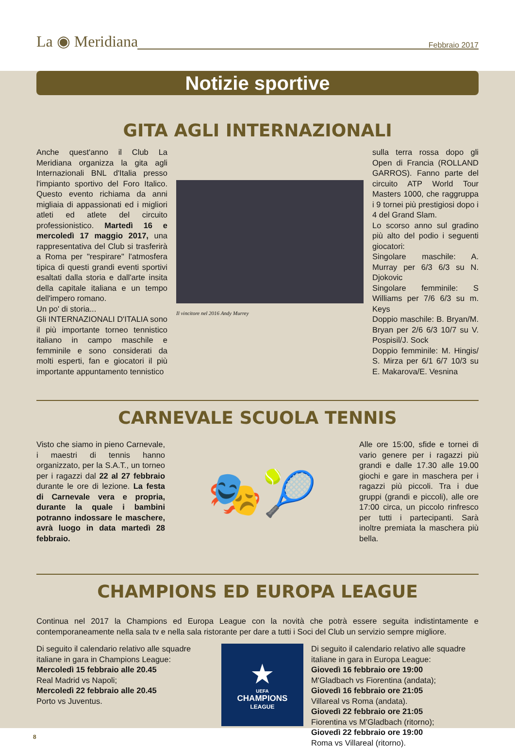La ◉ Meridiana Febbraio 2017
Notizie sportive
GITA AGLI INTERNAZIONALI
Anche quest'anno il Club La Meridiana organizza la gita agli Internazionali BNL d'Italia presso l'impianto sportivo del Foro Italico. Questo evento richiama da anni migliaia di appassionati ed i migliori atleti ed atlete del circuito professionistico. Martedì 16 e mercoledì 17 maggio 2017, una rappresentativa del Club si trasferirà a Roma per "respirare" l'atmosfera tipica di questi grandi eventi sportivi esaltati dalla storia e dall'arte insita della capitale italiana e un tempo dell'impero romano.
Un po' di storia...
Gli INTERNAZIONALI D'ITALIA sono il più importante torneo tennistico italiano in campo maschile e femminile e sono considerati da molti esperti, fan e giocatori il più importante appuntamento tennistico
Il vincitore nel 2016 Andy Murrey
sulla terra rossa dopo gli Open di Francia (ROLLAND GARROS). Fanno parte del circuito ATP World Tour Masters 1000, che raggruppa i 9 tornei più prestigiosi dopo i 4 del Grand Slam.
Lo scorso anno sul gradino più alto del podio i seguenti giocatori:
Singolare maschile: A. Murray per 6/3 6/3 su N. Djokovic
Singolare femminile: S Williams per 7/6 6/3 su m. Keys
Doppio maschile: B. Bryan/M. Bryan per 2/6 6/3 10/7 su V. Pospisil/J. Sock
Doppio femminile: M. Hingis/ S. Mirza per 6/1 6/7 10/3 su E. Makarova/E. Vesnina
CARNEVALE SCUOLA TENNIS
Visto che siamo in pieno Carnevale, i maestri di tennis hanno organizzato, per la S.A.T., un torneo per i ragazzi dal 22 al 27 febbraio durante le ore di lezione. La festa di Carnevale vera e propria, durante la quale i bambini potranno indossare le maschere, avrà luogo in data martedì 28 febbraio.
🎭🎾
Alle ore 15:00, sfide e tornei di vario genere per i ragazzi più grandi e dalle 17.30 alle 19.00 giochi e gare in maschera per i ragazzi più piccoli. Tra i due gruppi (grandi e piccoli), alle ore 17:00 circa, un piccolo rinfresco per tutti i partecipanti. Sarà inoltre premiata la maschera più bella.
CHAMPIONS ED EUROPA LEAGUE
Continua nel 2017 la Champions ed Europa League con la novità che potrà essere seguita indistintamente e contemporaneamente nella sala tv e nella sala ristorante per dare a tutti i Soci del Club un servizio sempre migliore.
Di seguito il calendario relativo alle squadre italiane in gara in Champions League:
Mercoledì 15 febbraio alle 20.45
Real Madrid vs Napoli;
Mercoledì 22 febbraio alle 20.45
Porto vs Juventus.
★
UEFA
CHAMPIONS
LEAGUE
Di seguito il calendario relativo alle squadre italiane in gara in Europa League:
Giovedì 16 febbraio ore 19:00
M'Gladbach vs Fiorentina (andata);
Giovedì 16 febbraio ore 21:05
Villareal vs Roma (andata).
Giovedì 22 febbraio ore 21:05
Fiorentina vs M'Gladbach (ritorno);
Giovedì 22 febbraio ore 19:00
Roma vs Villareal (ritorno).
8